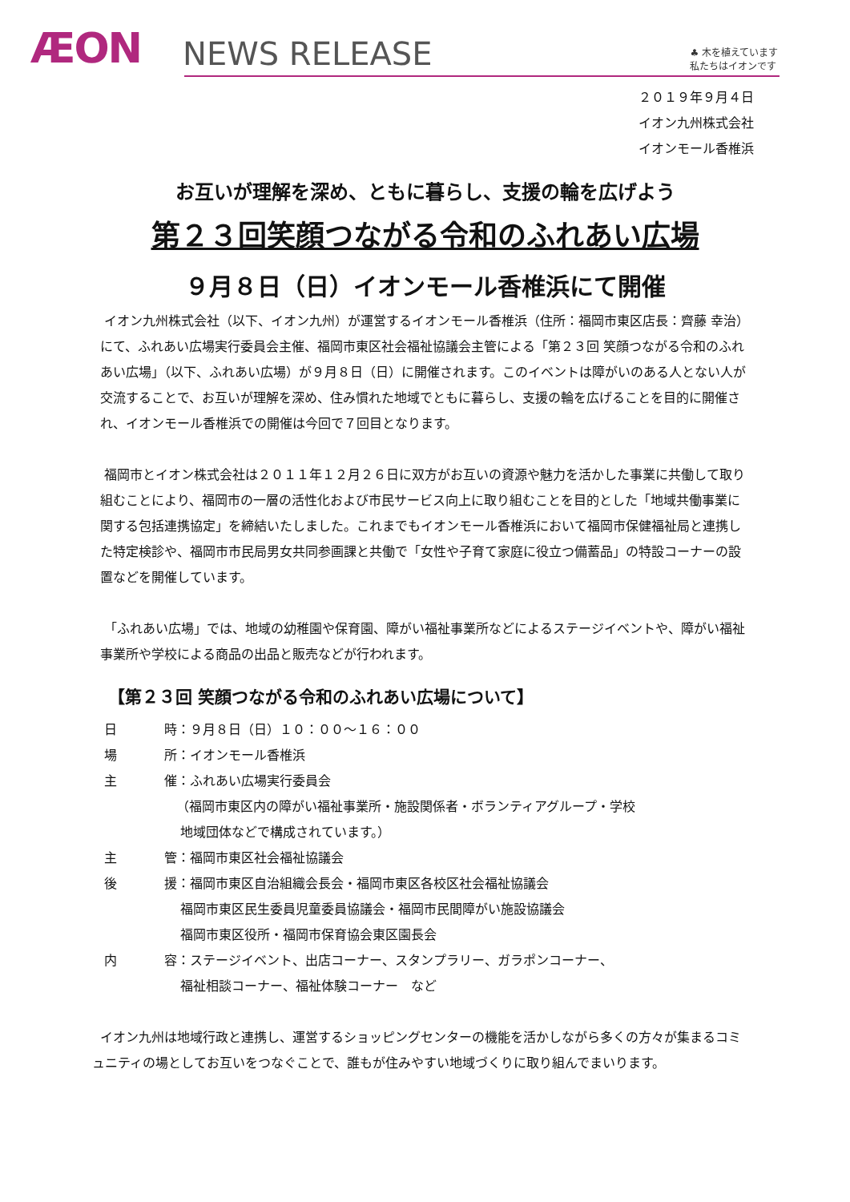ÆON
NEWS RELEASE
♣ 木を植えています
私たちはイオンです
２０１９年９月４日
イオン九州株式会社
イオンモール香椎浜
お互いが理解を深め、ともに暮らし、支援の輪を広げよう
第２３回笑顔つながる令和のふれあい広場
９月８日（日）イオンモール香椎浜にて開催
イオン九州株式会社（以下、イオン九州）が運営するイオンモール香椎浜（住所：福岡市東区店長：齊藤 幸治）にて、ふれあい広場実行委員会主催、福岡市東区社会福祉協議会主管による「第２３回 笑顔つながる令和のふれあい広場」（以下、ふれあい広場）が９月８日（日）に開催されます。このイベントは障がいのある人とない人が交流することで、お互いが理解を深め、住み慣れた地域でともに暮らし、支援の輪を広げることを目的に開催され、イオンモール香椎浜での開催は今回で７回目となります。
福岡市とイオン株式会社は２０１１年１２月２６日に双方がお互いの資源や魅力を活かした事業に共働して取り組むことにより、福岡市の一層の活性化および市民サービス向上に取り組むことを目的とした「地域共働事業に関する包括連携協定」を締結いたしました。これまでもイオンモール香椎浜において福岡市保健福祉局と連携した特定検診や、福岡市市民局男女共同参画課と共働で「女性や子育て家庭に役立つ備蓄品」の特設コーナーの設置などを開催しています。
「ふれあい広場」では、地域の幼稚園や保育園、障がい福祉事業所などによるステージイベントや、障がい福祉事業所や学校による商品の出品と販売などが行われます。
【第２３回 笑顔つながる令和のふれあい広場について】
| 日 | 時：９月８日（日）１０：００～１６：００ |
| 場 | 所：イオンモール香椎浜 |
| 主 | 催：ふれあい広場実行委員会 （福岡市東区内の障がい福祉事業所・施設関係者・ボランティアグループ・学校 地域団体などで構成されています。） |
| 主 | 管：福岡市東区社会福祉協議会 |
| 後 | 援：福岡市東区自治組織会長会・福岡市東区各校区社会福祉協議会 福岡市東区民生委員児童委員協議会・福岡市民間障がい施設協議会 福岡市東区役所・福岡市保育協会東区園長会 |
| 内 | 容：ステージイベント、出店コーナー、スタンプラリー、ガラポンコーナー、 福祉相談コーナー、福祉体験コーナー など |
イオン九州は地域行政と連携し、運営するショッピングセンターの機能を活かしながら多くの方々が集まるコミュニティの場としてお互いをつなぐことで、誰もが住みやすい地域づくりに取り組んでまいります。